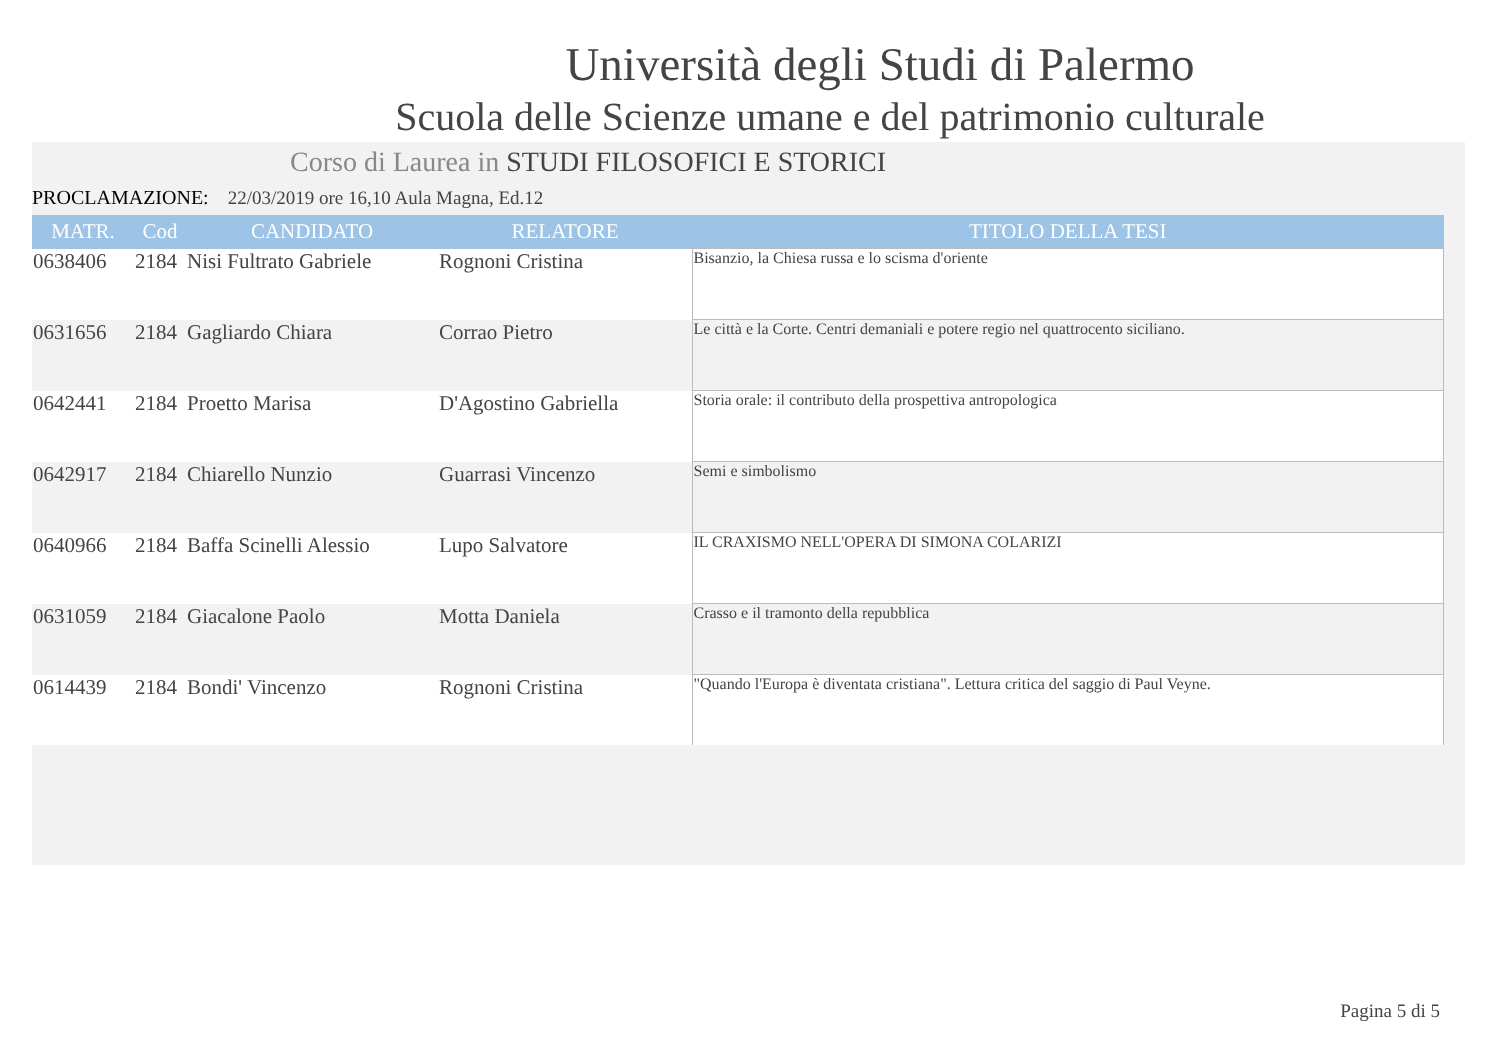Università degli Studi di Palermo
Scuola delle Scienze umane e del patrimonio culturale
Corso di Laurea in STUDI FILOSOFICI E STORICI
PROCLAMAZIONE: 22/03/2019 ore 16,10 Aula Magna, Ed.12
| MATR. | Cod | CANDIDATO | RELATORE | TITOLO DELLA TESI |
| --- | --- | --- | --- | --- |
| 0638406 | 2184 | Nisi Fultrato Gabriele | Rognoni Cristina | Bisanzio, la Chiesa russa e lo scisma d'oriente |
| 0631656 | 2184 | Gagliardo Chiara | Corrao Pietro | Le città e la Corte. Centri demaniali e potere regio nel quattrocento siciliano. |
| 0642441 | 2184 | Proetto Marisa | D'Agostino Gabriella | Storia orale: il contributo della prospettiva antropologica |
| 0642917 | 2184 | Chiarello Nunzio | Guarrasi Vincenzo | Semi e simbolismo |
| 0640966 | 2184 | Baffa Scinelli Alessio | Lupo Salvatore | IL CRAXISMO NELL'OPERA DI SIMONA COLARIZI |
| 0631059 | 2184 | Giacalone Paolo | Motta Daniela | Crasso e il tramonto della repubblica |
| 0614439 | 2184 | Bondi' Vincenzo | Rognoni Cristina | "Quando l'Europa è diventata cristiana". Lettura critica del saggio di Paul Veyne. |
Pagina 5 di 5